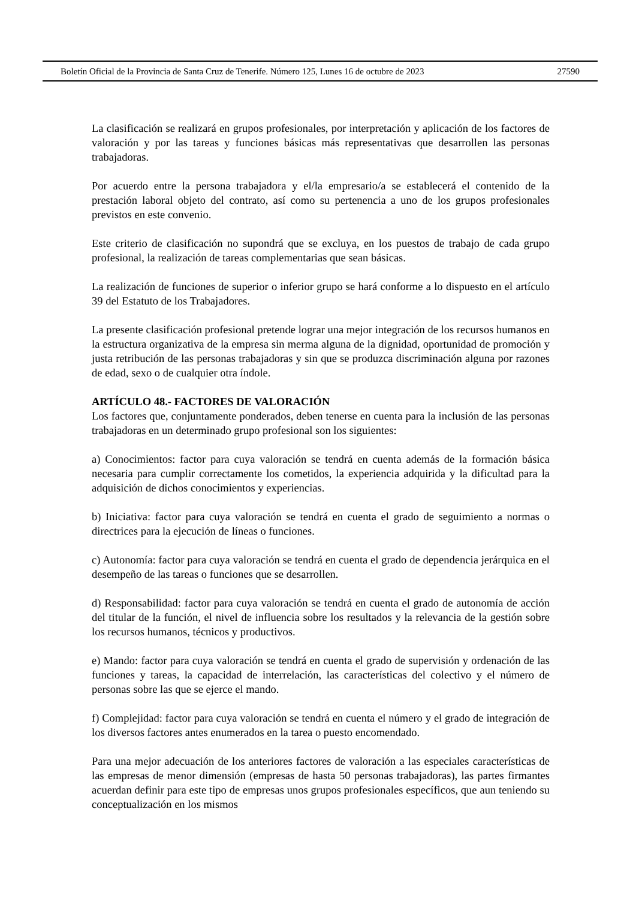Boletín Oficial de la Provincia de Santa Cruz de Tenerife. Número 125, Lunes 16 de octubre de 2023 27590
La clasificación se realizará en grupos profesionales, por interpretación y aplicación de los factores de valoración y por las tareas y funciones básicas más representativas que desarrollen las personas trabajadoras.
Por acuerdo entre la persona trabajadora y el/la empresario/a se establecerá el contenido de la prestación laboral objeto del contrato, así como su pertenencia a uno de los grupos profesionales previstos en este convenio.
Este criterio de clasificación no supondrá que se excluya, en los puestos de trabajo de cada grupo profesional, la realización de tareas complementarias que sean básicas.
La realización de funciones de superior o inferior grupo se hará conforme a lo dispuesto en el artículo 39 del Estatuto de los Trabajadores.
La presente clasificación profesional pretende lograr una mejor integración de los recursos humanos en la estructura organizativa de la empresa sin merma alguna de la dignidad, oportunidad de promoción y justa retribución de las personas trabajadoras y sin que se produzca discriminación alguna por razones de edad, sexo o de cualquier otra índole.
ARTÍCULO 48.- FACTORES DE VALORACIÓN
Los factores que, conjuntamente ponderados, deben tenerse en cuenta para la inclusión de las personas trabajadoras en un determinado grupo profesional son los siguientes:
a) Conocimientos: factor para cuya valoración se tendrá en cuenta además de la formación básica necesaria para cumplir correctamente los cometidos, la experiencia adquirida y la dificultad para la adquisición de dichos conocimientos y experiencias.
b) Iniciativa: factor para cuya valoración se tendrá en cuenta el grado de seguimiento a normas o directrices para la ejecución de líneas o funciones.
c) Autonomía: factor para cuya valoración se tendrá en cuenta el grado de dependencia jerárquica en el desempeño de las tareas o funciones que se desarrollen.
d) Responsabilidad: factor para cuya valoración se tendrá en cuenta el grado de autonomía de acción del titular de la función, el nivel de influencia sobre los resultados y la relevancia de la gestión sobre los recursos humanos, técnicos y productivos.
e) Mando: factor para cuya valoración se tendrá en cuenta el grado de supervisión y ordenación de las funciones y tareas, la capacidad de interrelación, las características del colectivo y el número de personas sobre las que se ejerce el mando.
f) Complejidad: factor para cuya valoración se tendrá en cuenta el número y el grado de integración de los diversos factores antes enumerados en la tarea o puesto encomendado.
Para una mejor adecuación de los anteriores factores de valoración a las especiales características de las empresas de menor dimensión (empresas de hasta 50 personas trabajadoras), las partes firmantes acuerdan definir para este tipo de empresas unos grupos profesionales específicos, que aun teniendo su conceptualización en los mismos